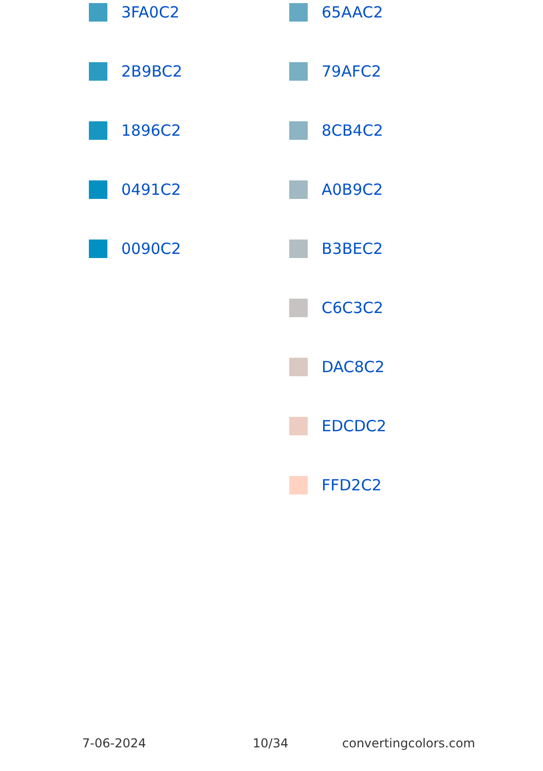3FA0C2
2B9BC2
1896C2
0491C2
0090C2
65AAC2
79AFC2
8CB4C2
A0B9C2
B3BEC2
C6C3C2
DAC8C2
EDCDC2
FFD2C2
7-06-2024 10/34 convertingcolors.com